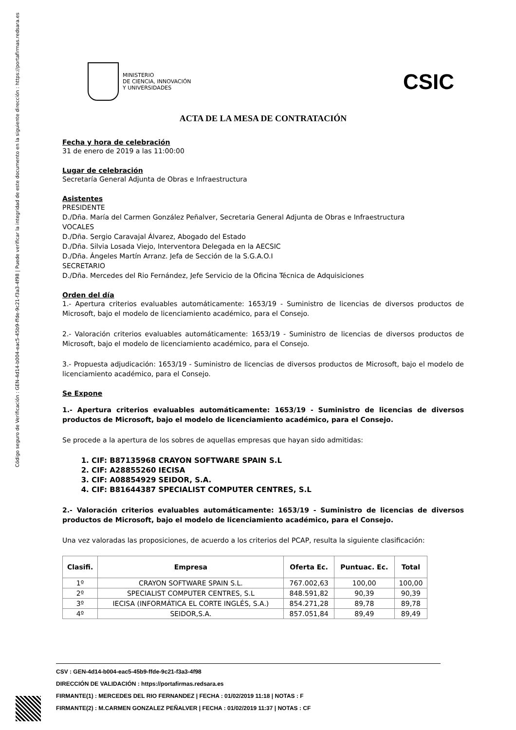Código seguro de Verificación : GEN-4d14-b004-eac5-45b9-ffde-9c21-f3a3-4f98 | Puede verificar la integridad de este documento en la siguiente dirección : https://portafirmas.redsara.es
MINISTERIO
DE CIENCIA, INNOVACIÓN
Y UNIVERSIDADES
CSIC
ACTA DE LA MESA DE CONTRATACIÓN
Fecha y hora de celebración
31 de enero de 2019 a las 11:00:00
Lugar de celebración
Secretaría General Adjunta de Obras e Infraestructura
Asistentes
PRESIDENTE
D./Dña. María del Carmen González Peñalver, Secretaria General Adjunta de Obras e Infraestructura
VOCALES
D./Dña. Sergio Caravajal Álvarez, Abogado del Estado
D./Dña. Silvia Losada Viejo, Interventora Delegada en la AECSIC
D./Dña. Ángeles Martín Arranz. Jefa de Sección de la S.G.A.O.I
SECRETARIO
D./Dña. Mercedes del Rio Fernández, Jefe Servicio de la Oficina Técnica de Adquisiciones
Orden del día
1.- Apertura criterios evaluables automáticamente: 1653/19 - Suministro de licencias de diversos productos de Microsoft, bajo el modelo de licenciamiento académico, para el Consejo.
2.- Valoración criterios evaluables automáticamente: 1653/19 - Suministro de licencias de diversos productos de Microsoft, bajo el modelo de licenciamiento académico, para el Consejo.
3.- Propuesta adjudicación: 1653/19 - Suministro de licencias de diversos productos de Microsoft, bajo el modelo de licenciamiento académico, para el Consejo.
Se Expone
1.- Apertura criterios evaluables automáticamente: 1653/19 - Suministro de licencias de diversos productos de Microsoft, bajo el modelo de licenciamiento académico, para el Consejo.
Se procede a la apertura de los sobres de aquellas empresas que hayan sido admitidas:
1. CIF: B87135968 CRAYON SOFTWARE SPAIN S.L
2. CIF: A28855260 IECISA
3. CIF: A08854929 SEIDOR, S.A.
4. CIF: B81644387 SPECIALIST COMPUTER CENTRES, S.L
2.- Valoración criterios evaluables automáticamente: 1653/19 - Suministro de licencias de diversos productos de Microsoft, bajo el modelo de licenciamiento académico, para el Consejo.
Una vez valoradas las proposiciones, de acuerdo a los criterios del PCAP, resulta la siguiente clasificación:
| Clasifi. | Empresa | Oferta Ec. | Puntuac. Ec. | Total |
| --- | --- | --- | --- | --- |
| 1º | CRAYON SOFTWARE SPAIN S.L. | 767.002,63 | 100,00 | 100,00 |
| 2º | SPECIALIST COMPUTER CENTRES, S.L | 848.591,82 | 90,39 | 90,39 |
| 3º | IECISA (INFORMÁTICA EL CORTE INGLÉS, S.A.) | 854.271,28 | 89,78 | 89,78 |
| 4º | SEIDOR,S.A. | 857.051,84 | 89,49 | 89,49 |
CSV : GEN-4d14-b004-eac5-45b9-ffde-9c21-f3a3-4f98
DIRECCIÓN DE VALIDACIÓN : https://portafirmas.redsara.es
FIRMANTE(1) : MERCEDES DEL RIO FERNANDEZ | FECHA : 01/02/2019 11:18 | NOTAS : F
FIRMANTE(2) : M.CARMEN GONZALEZ PEÑALVER | FECHA : 01/02/2019 11:37 | NOTAS : CF